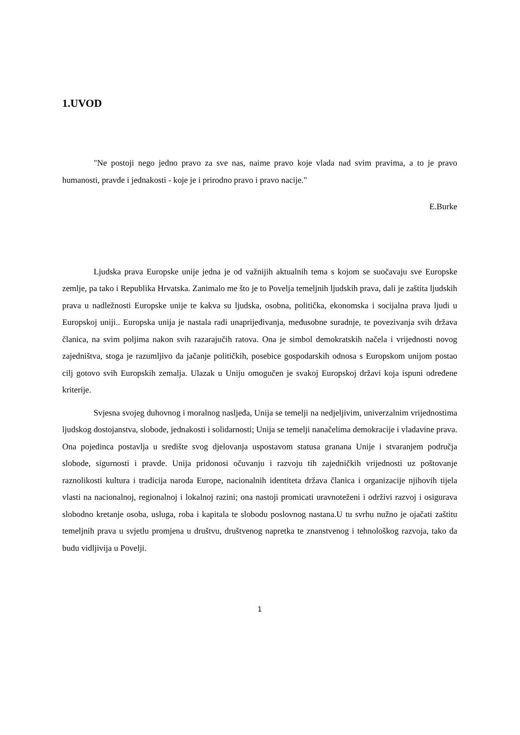1.UVOD
"Ne postoji nego jedno pravo za sve nas, naime pravo koje vlada nad svim pravima, a to je pravo humanosti, pravde i jednakosti - koje je i prirodno pravo i pravo nacije."
E.Burke
Ljudska prava Europske unije jedna je od važnijih aktualnih tema s kojom se suočavaju sve Europske zemlje, pa tako i Republika Hrvatska. Zanimalo me što je to Povelja temeljnih ljudskih prava, dali je zaštita ljudskih prava u nadležnosti Europske unije te kakva su ljudska, osobna, politička, ekonomska i socijalna prava ljudi u Europskoj uniji.. Europska unija je nastala radi unaprijeđivanja, međusobne suradnje, te povezivanja svih država članica, na svim poljima nakon svih razarajučih ratova. Ona je simbol demokratskih načela i vrijednosti novog zajedništva, stoga je razumljivo da jačanje političkih, posebice gospodarskih odnosa s Europskom unijom postao cilj gotovo svih Europskih zemalja. Ulazak u Uniju omogučen je svakoj Europskoj državi koja ispuni određene kriterije.
Svjesna svojeg duhovnog i moralnog nasljeđa, Unija se temelji na nedjeljivim, univerzalnim vrijednostima ljudskog dostojanstva, slobode, jednakosti i solidarnosti; Unija se temelji nanačelima demokracije i vladavine prava. Ona pojedinca postavlja u središte svog djelovanja uspostavom statusa granana Unije i stvaranjem područja slobode, sigurnosti i pravde. Unija pridonosi očuvanju i razvoju tih zajedničkih vrijednosti uz poštovanje raznolikosti kultura i tradicija naroda Europe, nacionalnih identiteta država članica i organizacije njihovih tijela vlasti na nacionalnoj, regionalnoj i lokalnoj razini; ona nastoji promicati uravnoteženi i održivi razvoj i osigurava slobodno kretanje osoba, usluga, roba i kapitala te slobodu poslovnog nastana.U tu svrhu nužno je ojačati zaštitu temeljnih prava u svjetlu promjena u društvu, društvenog napretka te znanstvenog i tehnološkog razvoja, tako da budu vidljivija u Povelji.
1